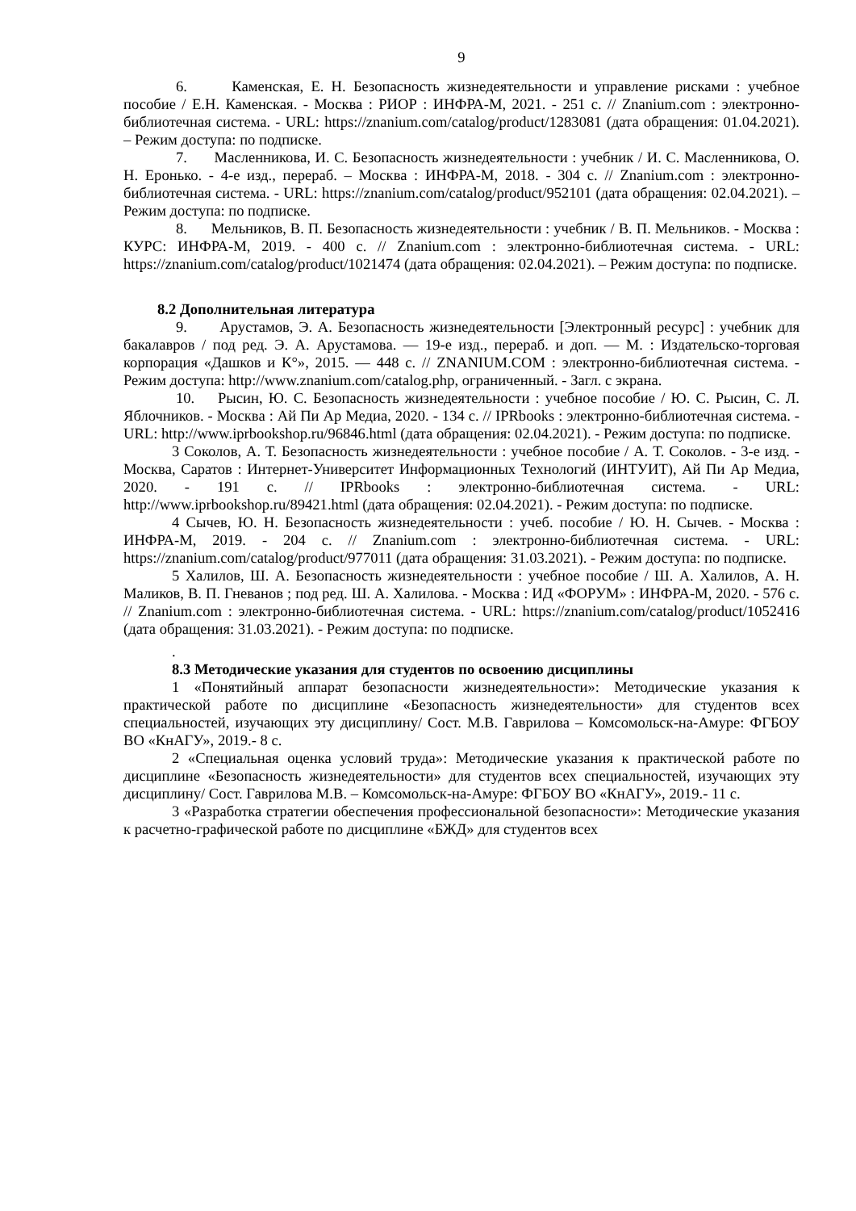9
6. Каменская, Е. Н. Безопасность жизнедеятельности и управление рисками : учебное пособие / Е.Н. Каменская. - Москва : РИОР : ИНФРА-М, 2021. - 251 с. // Znanium.com : электронно-библиотечная система. - URL: https://znanium.com/catalog/product/1283081 (дата обращения: 01.04.2021). – Режим доступа: по подписке.
7. Масленникова, И. С. Безопасность жизнедеятельности : учебник / И. С. Масленникова, О. Н. Еронько. - 4-е изд., перераб. – Москва : ИНФРА-М, 2018. - 304 с. // Znanium.com : электронно-библиотечная система. - URL: https://znanium.com/catalog/product/952101 (дата обращения: 02.04.2021). – Режим доступа: по подписке.
8. Мельников, В. П. Безопасность жизнедеятельности : учебник / В. П. Мельников. - Москва : КУРС: ИНФРА-М, 2019. - 400 с. // Znanium.com : электронно-библиотечная система. - URL: https://znanium.com/catalog/product/1021474 (дата обращения: 02.04.2021). – Режим доступа: по подписке.
8.2 Дополнительная литература
9. Арустамов, Э. А. Безопасность жизнедеятельности [Электронный ресурс] : учебник для бакалавров / под ред. Э. А. Арустамова. — 19-е изд., перераб. и доп. — М. : Издательско-торговая корпорация «Дашков и К°», 2015. — 448 с. // ZNANIUM.COM : электронно-библиотечная система. - Режим доступа: http://www.znanium.com/catalog.php, ограниченный. - Загл. с экрана.
10. Рысин, Ю. С. Безопасность жизнедеятельности : учебное пособие / Ю. С. Рысин, С. Л. Яблочников. - Москва : Ай Пи Ар Медиа, 2020. - 134 с. // IPRbooks : электронно-библиотечная система. - URL: http://www.iprbookshop.ru/96846.html (дата обращения: 02.04.2021). - Режим доступа: по подписке.
3 Соколов, А. Т. Безопасность жизнедеятельности : учебное пособие / А. Т. Соколов. - 3-е изд. - Москва, Саратов : Интернет-Университет Информационных Технологий (ИНТУИТ), Ай Пи Ар Медиа, 2020. - 191 с. // IPRbooks : электронно-библиотечная система. - URL: http://www.iprbookshop.ru/89421.html (дата обращения: 02.04.2021). - Режим доступа: по подписке.
4 Сычев, Ю. Н. Безопасность жизнедеятельности : учеб. пособие / Ю. Н. Сычев. - Москва : ИНФРА-М, 2019. - 204 с. // Znanium.com : электронно-библиотечная система. - URL: https://znanium.com/catalog/product/977011 (дата обращения: 31.03.2021). - Режим доступа: по подписке.
5 Халилов, Ш. А. Безопасность жизнедеятельности : учебное пособие / Ш. А. Халилов, А. Н. Маликов, В. П. Гневанов ; под ред. Ш. А. Халилова. - Москва : ИД «ФОРУМ» : ИНФРА-М, 2020. - 576 с. // Znanium.com : электронно-библиотечная система. - URL: https://znanium.com/catalog/product/1052416 (дата обращения: 31.03.2021). - Режим доступа: по подписке.
.
8.3 Методические указания для студентов по освоению дисциплины
1 «Понятийный аппарат безопасности жизнедеятельности»: Методические указания к практической работе по дисциплине «Безопасность жизнедеятельности» для студентов всех специальностей, изучающих эту дисциплину/ Сост. М.В. Гаврилова – Комсомольск-на-Амуре: ФГБОУ ВО «КнАГУ», 2019.- 8 с.
2 «Специальная оценка условий труда»: Методические указания к практической работе по дисциплине «Безопасность жизнедеятельности» для студентов всех специальностей, изучающих эту дисциплину/ Сост. Гаврилова М.В. – Комсомольск-на-Амуре: ФГБОУ ВО «КнАГУ», 2019.- 11 с.
3 «Разработка стратегии обеспечения профессиональной безопасности»: Методические указания к расчетно-графической работе по дисциплине «БЖД» для студентов всех